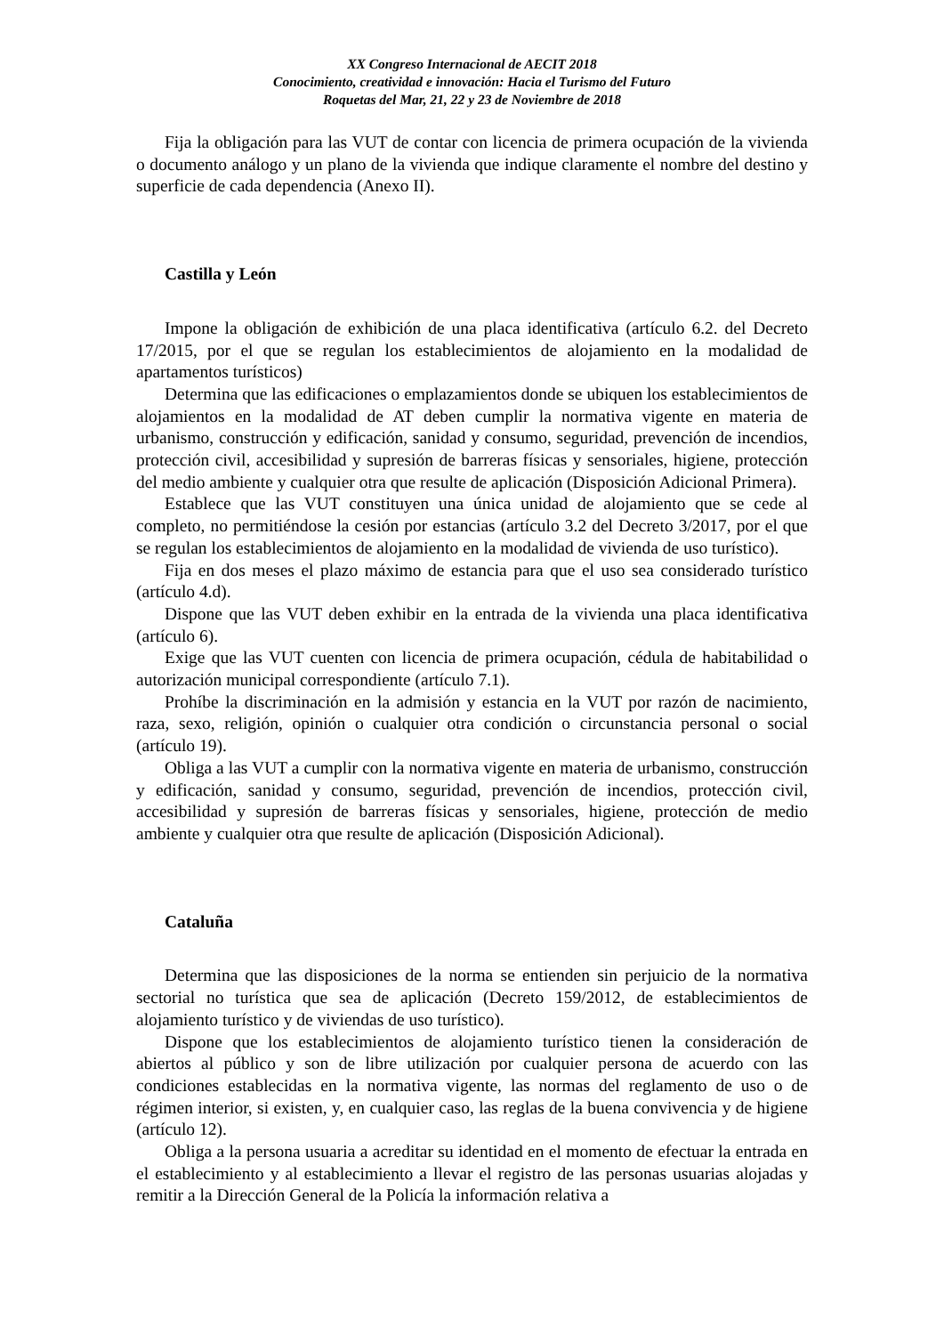XX Congreso Internacional de AECIT 2018
Conocimiento, creatividad e innovación: Hacia el Turismo del Futuro
Roquetas del Mar, 21, 22 y 23 de Noviembre de 2018
Fija la obligación para las VUT de contar con licencia de primera ocupación de la vivienda o documento análogo y un plano de la vivienda que indique claramente el nombre del destino y superficie de cada dependencia (Anexo II).
Castilla y León
Impone la obligación de exhibición de una placa identificativa (artículo 6.2. del Decreto 17/2015, por el que se regulan los establecimientos de alojamiento en la modalidad de apartamentos turísticos)
Determina que las edificaciones o emplazamientos donde se ubiquen los establecimientos de alojamientos en la modalidad de AT deben cumplir la normativa vigente en materia de urbanismo, construcción y edificación, sanidad y consumo, seguridad, prevención de incendios, protección civil, accesibilidad y supresión de barreras físicas y sensoriales, higiene, protección del medio ambiente y cualquier otra que resulte de aplicación (Disposición Adicional Primera).
Establece que las VUT constituyen una única unidad de alojamiento que se cede al completo, no permitiéndose la cesión por estancias (artículo 3.2 del Decreto 3/2017, por el que se regulan los establecimientos de alojamiento en la modalidad de vivienda de uso turístico).
Fija en dos meses el plazo máximo de estancia para que el uso sea considerado turístico (artículo 4.d).
Dispone que las VUT deben exhibir en la entrada de la vivienda una placa identificativa (artículo 6).
Exige que las VUT cuenten con licencia de primera ocupación, cédula de habitabilidad o autorización municipal correspondiente (artículo 7.1).
Prohíbe la discriminación en la admisión y estancia en la VUT por razón de nacimiento, raza, sexo, religión, opinión o cualquier otra condición o circunstancia personal o social (artículo 19).
Obliga a las VUT a cumplir con la normativa vigente en materia de urbanismo, construcción y edificación, sanidad y consumo, seguridad, prevención de incendios, protección civil, accesibilidad y supresión de barreras físicas y sensoriales, higiene, protección de medio ambiente y cualquier otra que resulte de aplicación (Disposición Adicional).
Cataluña
Determina que las disposiciones de la norma se entienden sin perjuicio de la normativa sectorial no turística que sea de aplicación (Decreto 159/2012, de establecimientos de alojamiento turístico y de viviendas de uso turístico).
Dispone que los establecimientos de alojamiento turístico tienen la consideración de abiertos al público y son de libre utilización por cualquier persona de acuerdo con las condiciones establecidas en la normativa vigente, las normas del reglamento de uso o de régimen interior, si existen, y, en cualquier caso, las reglas de la buena convivencia y de higiene (artículo 12).
Obliga a la persona usuaria a acreditar su identidad en el momento de efectuar la entrada en el establecimiento y al establecimiento a llevar el registro de las personas usuarias alojadas y remitir a la Dirección General de la Policía la información relativa a